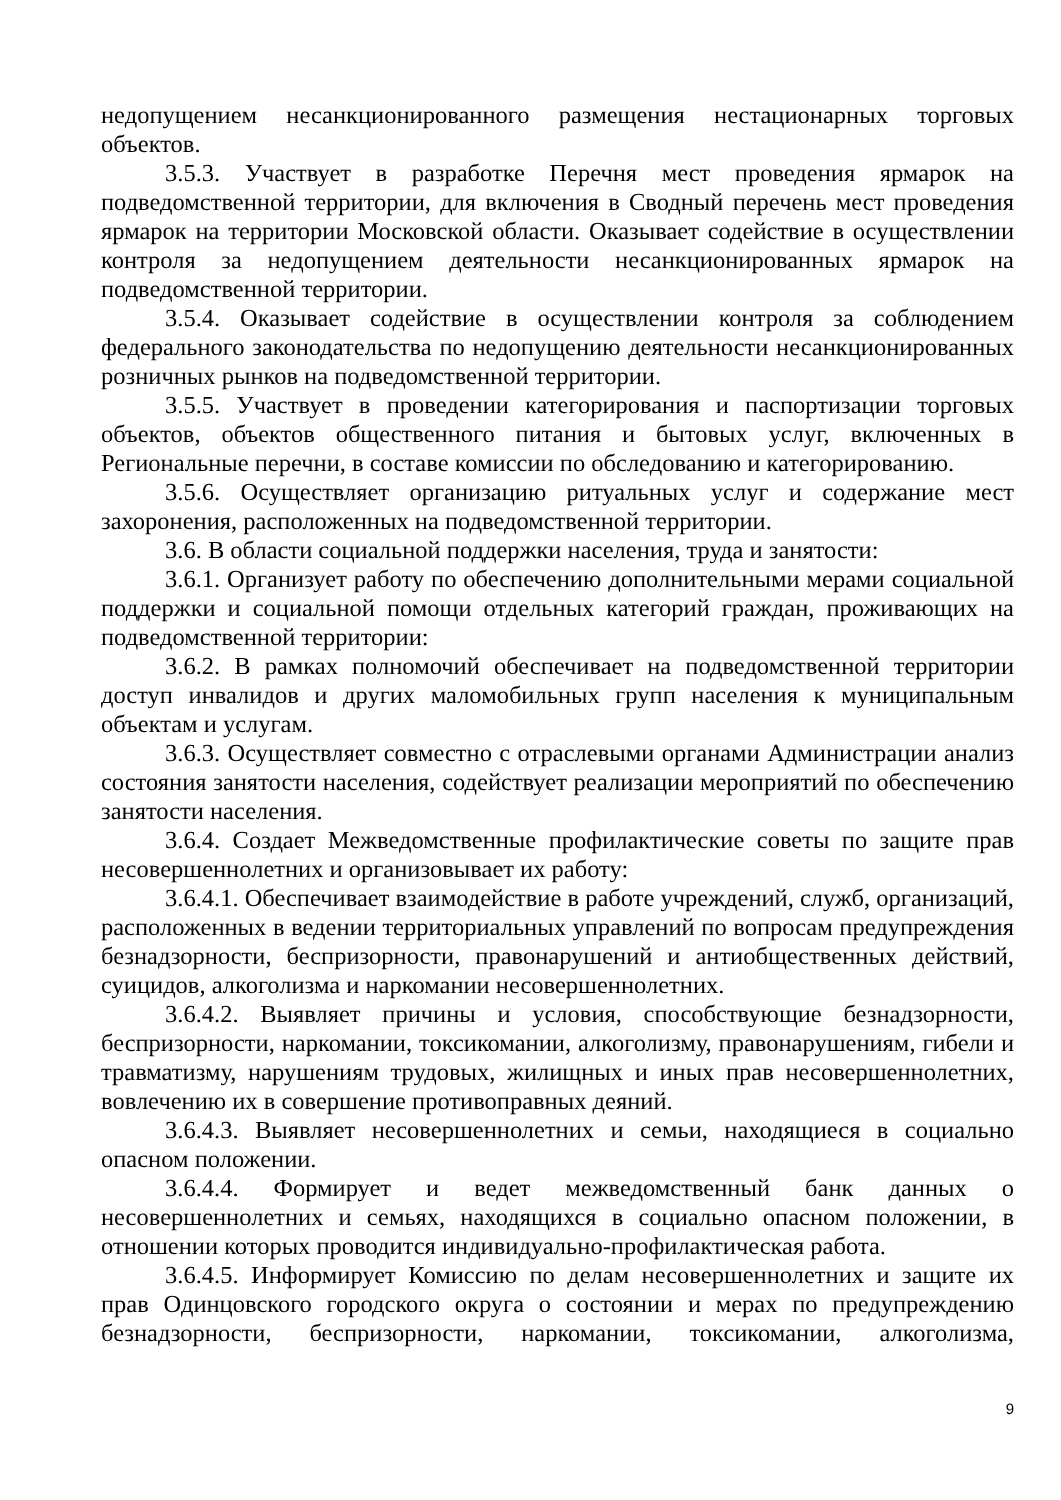недопущением несанкционированного размещения нестационарных торговых объектов.
3.5.3. Участвует в разработке Перечня мест проведения ярмарок на подведомственной территории, для включения в Сводный перечень мест проведения ярмарок на территории Московской области. Оказывает содействие в осуществлении контроля за недопущением деятельности несанкционированных ярмарок на подведомственной территории.
3.5.4. Оказывает содействие в осуществлении контроля за соблюдением федерального законодательства по недопущению деятельности несанкционированных розничных рынков на подведомственной территории.
3.5.5. Участвует в проведении категорирования и паспортизации торговых объектов, объектов общественного питания и бытовых услуг, включенных в Региональные перечни, в составе комиссии по обследованию и категорированию.
3.5.6. Осуществляет организацию ритуальных услуг и содержание мест захоронения, расположенных на подведомственной территории.
3.6. В области социальной поддержки населения, труда и занятости:
3.6.1. Организует работу по обеспечению дополнительными мерами социальной поддержки и социальной помощи отдельных категорий граждан, проживающих на подведомственной территории:
3.6.2. В рамках полномочий обеспечивает на подведомственной территории доступ инвалидов и других маломобильных групп населения к муниципальным объектам и услугам.
3.6.3. Осуществляет совместно с отраслевыми органами Администрации анализ состояния занятости населения, содействует реализации мероприятий по обеспечению занятости населения.
3.6.4. Создает Межведомственные профилактические советы по защите прав несовершеннолетних и организовывает их работу:
3.6.4.1. Обеспечивает взаимодействие в работе учреждений, служб, организаций, расположенных в ведении территориальных управлений по вопросам предупреждения безнадзорности, беспризорности, правонарушений и антиобщественных действий, суицидов, алкоголизма и наркомании несовершеннолетних.
3.6.4.2. Выявляет причины и условия, способствующие безнадзорности, беспризорности, наркомании, токсикомании, алкоголизму, правонарушениям, гибели и травматизму, нарушениям трудовых, жилищных и иных прав несовершеннолетних, вовлечению их в совершение противоправных деяний.
3.6.4.3. Выявляет несовершеннолетних и семьи, находящиеся в социально опасном положении.
3.6.4.4. Формирует и ведет межведомственный банк данных о несовершеннолетних и семьях, находящихся в социально опасном положении, в отношении которых проводится индивидуально-профилактическая работа.
3.6.4.5. Информирует Комиссию по делам несовершеннолетних и защите их прав Одинцовского городского округа о состоянии и мерах по предупреждению безнадзорности, беспризорности, наркомании, токсикомании, алкоголизма,
9